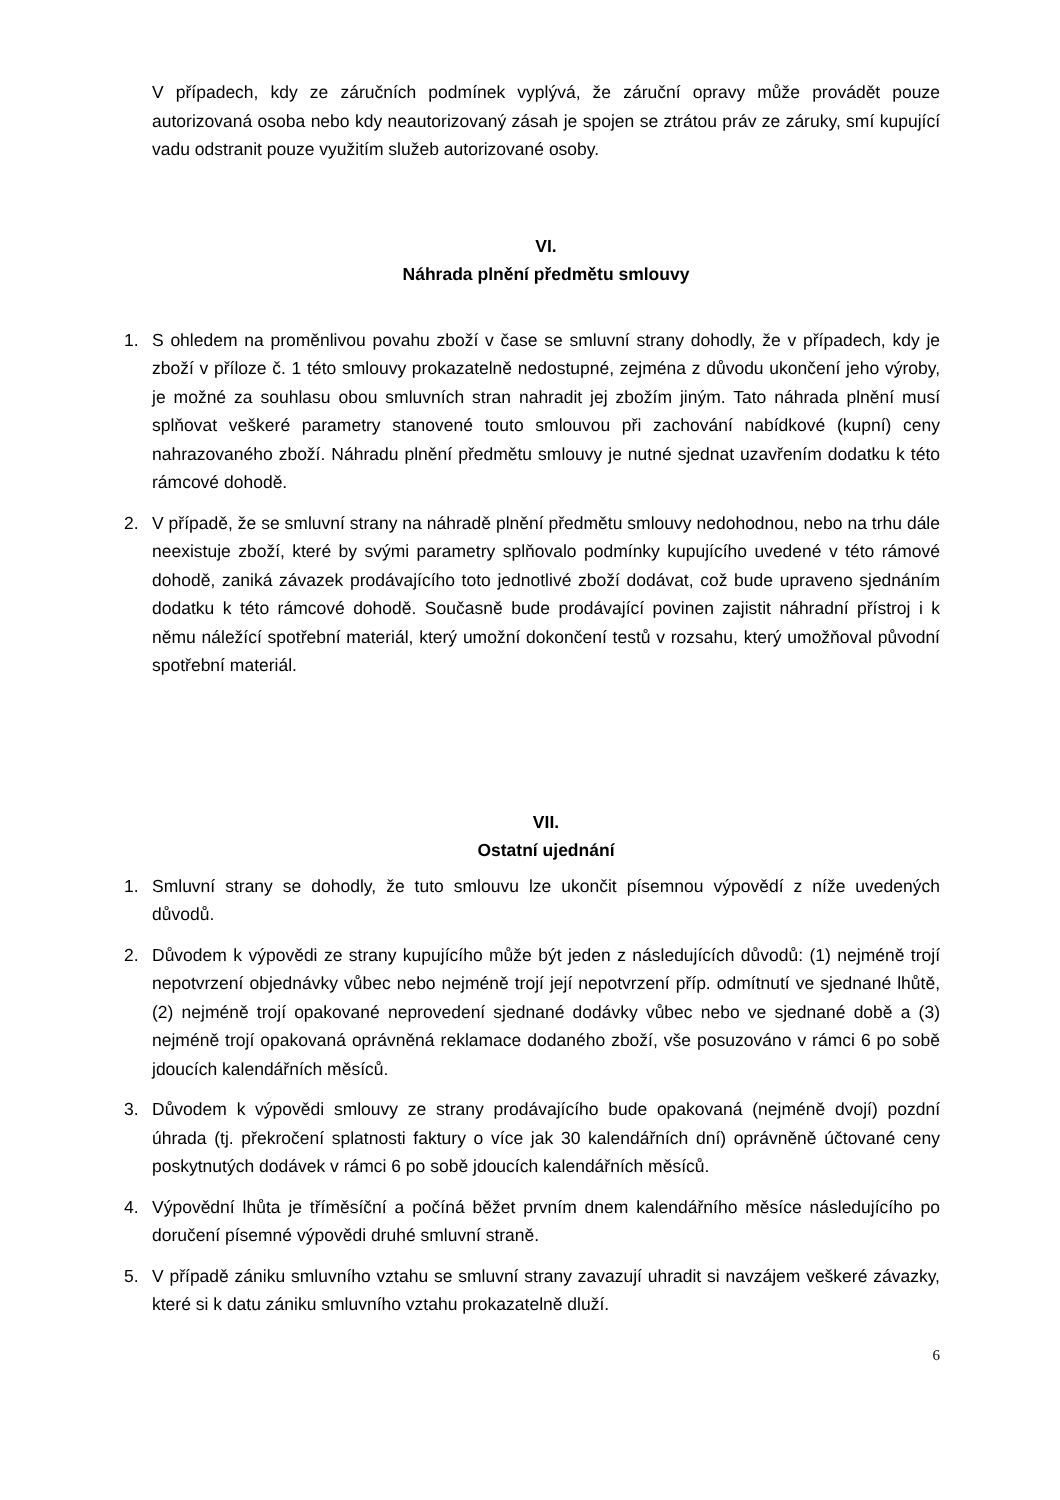V případech, kdy ze záručních podmínek vyplývá, že záruční opravy může provádět pouze autorizovaná osoba nebo kdy neautorizovaný zásah je spojen se ztrátou práv ze záruky, smí kupující vadu odstranit pouze využitím služeb autorizované osoby.
VI.
Náhrada plnění předmětu smlouvy
1. S ohledem na proměnlivou povahu zboží v čase se smluvní strany dohodly, že v případech, kdy je zboží v příloze č. 1 této smlouvy prokazatelně nedostupné, zejména z důvodu ukončení jeho výroby, je možné za souhlasu obou smluvních stran nahradit jej zbožím jiným. Tato náhrada plnění musí splňovat veškeré parametry stanovené touto smlouvou při zachování nabídkové (kupní) ceny nahrazovaného zboží. Náhradu plnění předmětu smlouvy je nutné sjednat uzavřením dodatku k této rámcové dohodě.
2. V případě, že se smluvní strany na náhradě plnění předmětu smlouvy nedohodnou, nebo na trhu dále neexistuje zboží, které by svými parametry splňovalo podmínky kupujícího uvedené v této rámové dohodě, zaniká závazek prodávajícího toto jednotlivé zboží dodávat, což bude upraveno sjednáním dodatku k této rámcové dohodě. Současně bude prodávající povinen zajistit náhradní přístroj i k němu náležící spotřební materiál, který umožní dokončení testů v rozsahu, který umožňoval původní spotřební materiál.
VII.
Ostatní ujednání
1. Smluvní strany se dohodly, že tuto smlouvu lze ukončit písemnou výpovědí z níže uvedených důvodů.
2. Důvodem k výpovědi ze strany kupujícího může být jeden z následujících důvodů: (1) nejméně trojí nepotvrzení objednávky vůbec nebo nejméně trojí její nepotvrzení příp. odmítnutí ve sjednané lhůtě, (2) nejméně trojí opakované neprovedení sjednané dodávky vůbec nebo ve sjednané době a (3) nejméně trojí opakovaná oprávněná reklamace dodaného zboží, vše posuzováno v rámci 6 po sobě jdoucích kalendářních měsíců.
3. Důvodem k výpovědi smlouvy ze strany prodávajícího bude opakovaná (nejméně dvojí) pozdní úhrada (tj. překročení splatnosti faktury o více jak 30 kalendářních dní) oprávněně účtované ceny poskytnutých dodávek v rámci 6 po sobě jdoucích kalendářních měsíců.
4. Výpovědní lhůta je tříměsíční a počíná běžet prvním dnem kalendářního měsíce následujícího po doručení písemné výpovědi druhé smluvní straně.
5. V případě zániku smluvního vztahu se smluvní strany zavazují uhradit si navzájem veškeré závazky, které si k datu zániku smluvního vztahu prokazatelně dluží.
6